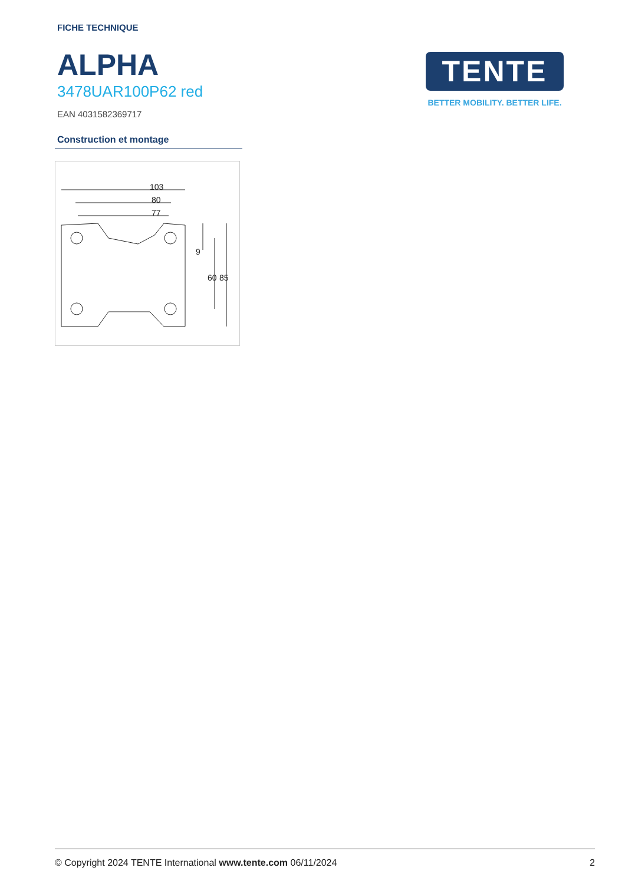FICHE TECHNIQUE
ALPHA
3478UAR100P62 red
EAN 4031582369717
TENTE
BETTER MOBILITY. BETTER LIFE.
Construction et montage
103
80
77
60
85
9
© Copyright 2024 TENTE International www.tente.com 06/11/2024 2